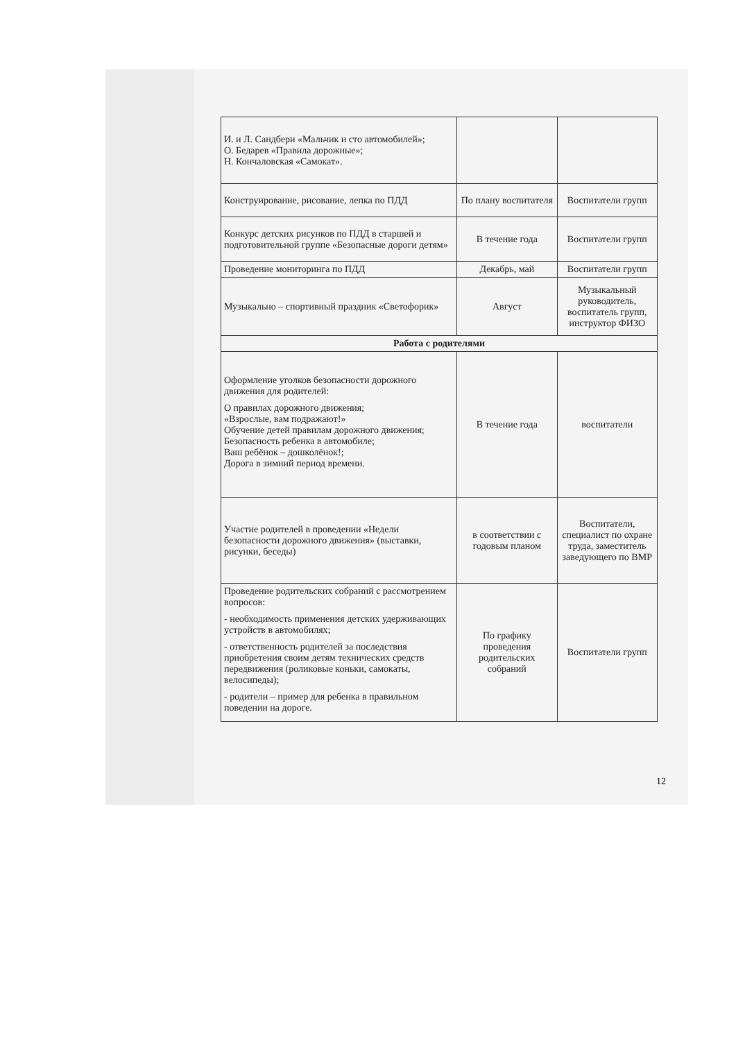| И. и Л. Сандбери «Мальчик и сто автомобилей»; О. Бедарев «Правила дорожные»; Н. Кончаловская «Самокат». | | |
| Конструирование, рисование, лепка по ПДД | По плану воспитателя | Воспитатели групп |
| Конкурс детских рисунков по ПДД в старшей и подготовительной группе «Безопасные дороги детям» | В течение года | Воспитатели групп |
| Проведение мониторинга по ПДД | Декабрь, май | Воспитатели групп |
| Музыкально – спортивный праздник «Светофорик» | Август | Музыкальный руководитель, воспитатель групп, инструктор ФИЗО |
| Работа с родителями | | |
| Оформление уголков безопасности дорожного движения для родителей: О правилах дорожного движения; «Взрослые, вам подражают!» Обучение детей правилам дорожного движения; Безопасность ребенка в автомобиле; Ваш ребёнок – дошколёнок!; Дорога в зимний период времени. | В течение года | воспитатели |
| Участие родителей в проведении «Недели безопасности дорожного движения» (выставки, рисунки, беседы) | в соответствии с годовым планом | Воспитатели, специалист по охране труда, заместитель заведующего по ВМР |
| Проведение родительских собраний с рассмотрением вопросов: - необходимость применения детских удерживающих устройств в автомобилях; - ответственность родителей за последствия приобретения своим детям технических средств передвижения (роликовые коньки, самокаты, велосипеды); - родители – пример для ребенка в правильном поведении на дороге. | По графику проведения родительских собраний | Воспитатели групп |
12